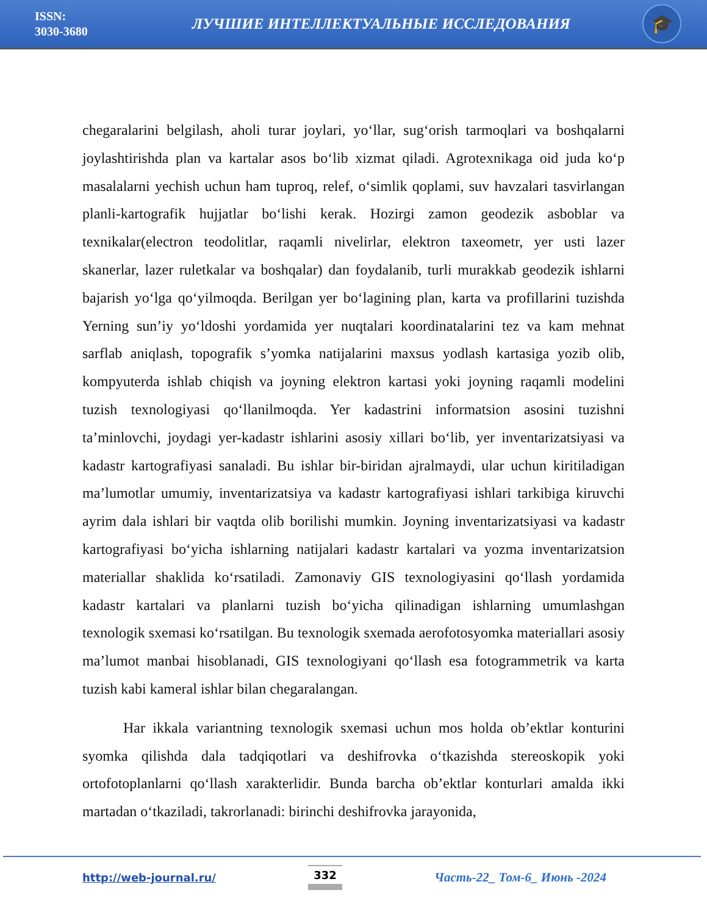ISSN:
3030-3680
ЛУЧШИЕ ИНТЕЛЛЕКТУАЛЬНЫЕ ИССЛЕДОВАНИЯ
🎓
chegaralarini belgilash, aholi turar joylari, yo‘llar, sug‘orish tarmoqlari va boshqalarni joylashtirishda plan va kartalar asos bo‘lib xizmat qiladi. Agrotexnikaga oid juda ko‘p masalalarni yechish uchun ham tuproq, relef, o‘simlik qoplami, suv havzalari tasvirlangan planli-kartografik hujjatlar bo‘lishi kerak. Hozirgi zamon geodezik asboblar va texnikalar(electron teodolitlar, raqamli nivelirlar, elektron taxeometr, yer usti lazer skanerlar, lazer ruletkalar va boshqalar) dan foydalanib, turli murakkab geodezik ishlarni bajarish yo‘lga qo‘yilmoqda. Berilgan yer bo‘lagining plan, karta va profillarini tuzishda Yerning sun’iy yo‘ldoshi yordamida yer nuqtalari koordinatalarini tez va kam mehnat sarflab aniqlash, topografik s’yomka natijalarini maxsus yodlash kartasiga yozib olib, kompyuterda ishlab chiqish va joyning elektron kartasi yoki joyning raqamli modelini tuzish texnologiyasi qo‘llanilmoqda. Yer kadastrini informatsion asosini tuzishni ta’minlovchi, joydagi yer-kadastr ishlarini asosiy xillari bo‘lib, yer inventarizatsiyasi va kadastr kartografiyasi sanaladi. Bu ishlar bir-biridan ajralmaydi, ular uchun kiritiladigan ma’lumotlar umumiy, inventarizatsiya va kadastr kartografiyasi ishlari tarkibiga kiruvchi ayrim dala ishlari bir vaqtda olib borilishi mumkin. Joyning inventarizatsiyasi va kadastr kartografiyasi bo‘yicha ishlarning natijalari kadastr kartalari va yozma inventarizatsion materiallar shaklida ko‘rsatiladi. Zamonaviy GIS texnologiyasini qo‘llash yordamida kadastr kartalari va planlarni tuzish bo‘yicha qilinadigan ishlarning umumlashgan texnologik sxemasi ko‘rsatilgan. Bu texnologik sxemada aerofotosyomka materiallari asosiy ma’lumot manbai hisoblanadi, GIS texnologiyani qo‘llash esa fotogrammetrik va karta tuzish kabi kameral ishlar bilan chegaralangan.
Har ikkala variantning texnologik sxemasi uchun mos holda ob’ektlar konturini syomka qilishda dala tadqiqotlari va deshifrovka o‘tkazishda stereoskopik yoki ortofotoplanlarni qo‘llash xarakterlidir. Bunda barcha ob’ektlar konturlari amalda ikki martadan o‘tkaziladi, takrorlanadi: birinchi deshifrovka jarayonida,
http://web-journal.ru/ 332 Часть-22_ Том-6_ Июнь -2024